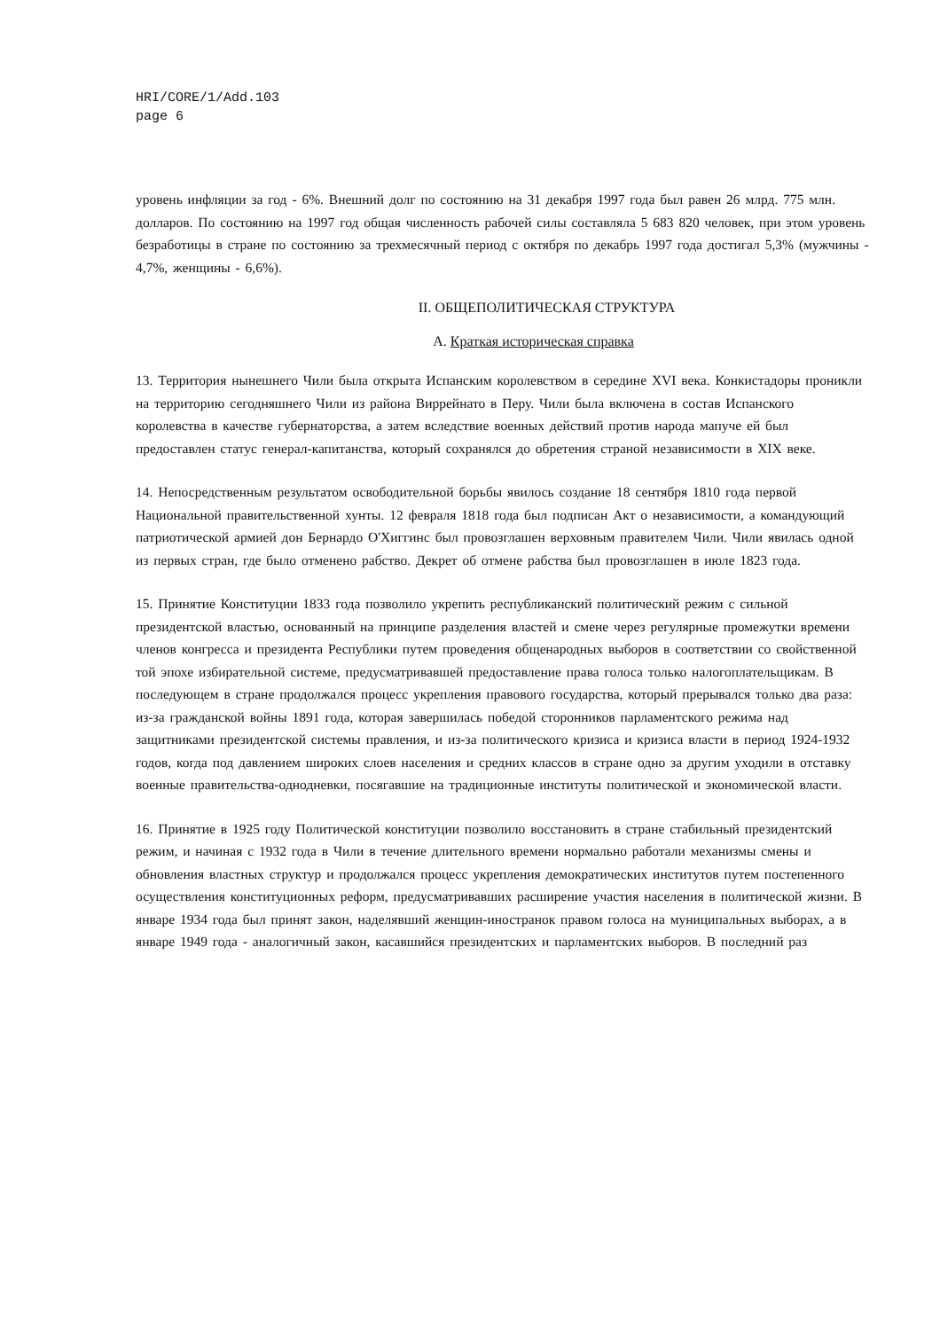HRI/CORE/1/Add.103
page 6
уровень инфляции за год - 6%. Внешний долг по состоянию на 31 декабря 1997 года был равен 26 млрд. 775 млн. долларов. По состоянию на 1997 год общая численность рабочей силы составляла 5 683 820 человек, при этом уровень безработицы в стране по состоянию за трехмесячный период с октября по декабрь 1997 года достигал 5,3% (мужчины - 4,7%, женщины - 6,6%).
II. ОБЩЕПОЛИТИЧЕСКАЯ СТРУКТУРА
A. Краткая историческая справка
13. Территория нынешнего Чили была открыта Испанским королевством в середине XVI века. Конкистадоры проникли на территорию сегодняшнего Чили из района Виррейнато в Перу. Чили была включена в состав Испанского королевства в качестве губернаторства, а затем вследствие военных действий против народа мапуче ей был предоставлен статус генерал-капитанства, который сохранялся до обретения страной независимости в XIX веке.
14. Непосредственным результатом освободительной борьбы явилось создание 18 сентября 1810 года первой Национальной правительственной хунты. 12 февраля 1818 года был подписан Акт о независимости, а командующий патриотической армией дон Бернардо О'Хиггинс был провозглашен верховным правителем Чили. Чили явилась одной из первых стран, где было отменено рабство. Декрет об отмене рабства был провозглашен в июле 1823 года.
15. Принятие Конституции 1833 года позволило укрепить республиканский политический режим с сильной президентской властью, основанный на принципе разделения властей и смене через регулярные промежутки времени членов конгресса и президента Республики путем проведения общенародных выборов в соответствии со свойственной той эпохе избирательной системе, предусматривавшей предоставление права голоса только налогоплательщикам. В последующем в стране продолжался процесс укрепления правового государства, который прерывался только два раза: из-за гражданской войны 1891 года, которая завершилась победой сторонников парламентского режима над защитниками президентской системы правления, и из-за политического кризиса и кризиса власти в период 1924-1932 годов, когда под давлением широких слоев населения и средних классов в стране одно за другим уходили в отставку военные правительства-однодневки, посягавшие на традиционные институты политической и экономической власти.
16. Принятие в 1925 году Политической конституции позволило восстановить в стране стабильный президентский режим, и начиная с 1932 года в Чили в течение длительного времени нормально работали механизмы смены и обновления властных структур и продолжался процесс укрепления демократических институтов путем постепенного осуществления конституционных реформ, предусматривавших расширение участия населения в политической жизни. В январе 1934 года был принят закон, наделявший женщин-иностранок правом голоса на муниципальных выборах, а в январе 1949 года - аналогичный закон, касавшийся президентских и парламентских выборов. В последний раз